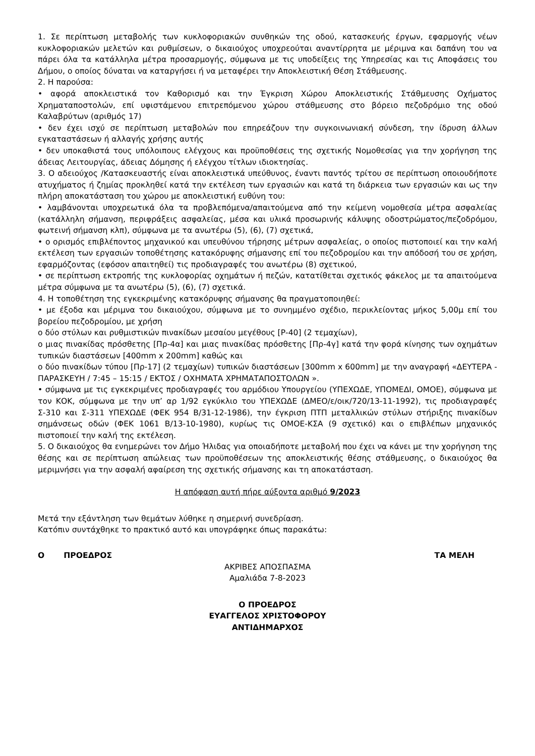1. Σε περίπτωση μεταβολής των κυκλοφοριακών συνθηκών της οδού, κατασκευής έργων, εφαρμογής νέων κυκλοφοριακών μελετών και ρυθμίσεων, ο δικαιούχος υποχρεούται αναντίρρητα με μέριμνα και δαπάνη του να πάρει όλα τα κατάλληλα μέτρα προσαρμογής, σύμφωνα με τις υποδείξεις της Υπηρεσίας και τις Αποφάσεις του Δήμου, ο οποίος δύναται να καταργήσει ή να μεταφέρει την Αποκλειστική Θέση Στάθμευσης.
2. Η παρούσα:
• αφορά αποκλειστικά τον Καθορισμό και την Έγκριση Χώρου Αποκλειστικής Στάθμευσης Οχήματος Χρηματαποστολών, επί υφιστάμενου επιτρεπόμενου χώρου στάθμευσης στο βόρειο πεζοδρόμιο της οδού Καλαβρύτων (αριθμός 17)
• δεν έχει ισχύ σε περίπτωση μεταβολών που επηρεάζουν την συγκοινωνιακή σύνδεση, την ίδρυση άλλων εγκαταστάσεων ή αλλαγής χρήσης αυτής
• δεν υποκαθιστά τους υπόλοιπους ελέγχους και προϋποθέσεις της σχετικής Νομοθεσίας για την χορήγηση της άδειας Λειτουργίας, άδειας Δόμησης ή ελέγχου τίτλων ιδιοκτησίας.
3. Ο αδειούχος /Κατασκευαστής είναι αποκλειστικά υπεύθυνος, έναντι παντός τρίτου σε περίπτωση οποιουδήποτε ατυχήματος ή ζημίας προκληθεί κατά την εκτέλεση των εργασιών και κατά τη διάρκεια των εργασιών και ως την πλήρη αποκατάσταση του χώρου με αποκλειστική ευθύνη του:
• λαμβάνονται υποχρεωτικά όλα τα προβλεπόμενα/απαιτούμενα από την κείμενη νομοθεσία μέτρα ασφαλείας (κατάλληλη σήμανση, περιφράξεις ασφαλείας, μέσα και υλικά προσωρινής κάλυψης οδοστρώματος/πεζοδρόμου, φωτεινή σήμανση κλπ), σύμφωνα με τα ανωτέρω (5), (6), (7) σχετικά,
• ο ορισμός επιβλέποντος μηχανικού και υπευθύνου τήρησης μέτρων ασφαλείας, ο οποίος πιστοποιεί και την καλή εκτέλεση των εργασιών τοποθέτησης κατακόρυφης σήμανσης επί του πεζοδρομίου και την απόδοσή του σε χρήση, εφαρμόζοντας (εφόσον απαιτηθεί) τις προδιαγραφές του ανωτέρω (8) σχετικού,
• σε περίπτωση εκτροπής της κυκλοφορίας οχημάτων ή πεζών, κατατίθεται σχετικός φάκελος με τα απαιτούμενα μέτρα σύμφωνα με τα ανωτέρω (5), (6), (7) σχετικά.
4. Η τοποθέτηση της εγκεκριμένης κατακόρυφης σήμανσης θα πραγματοποιηθεί:
• με έξοδα και μέριμνα του δικαιούχου, σύμφωνα με το συνημμένο σχέδιο, περικλείοντας μήκος 5,00μ επί του βορείου πεζοδρομίου, με χρήση
o δύο στύλων και ρυθμιστικών πινακίδων μεσαίου μεγέθους [Ρ-40] (2 τεμαχίων),
o μιας πινακίδας πρόσθετης [Πρ-4α] και μιας πινακίδας πρόσθετης [Πρ-4γ] κατά την φορά κίνησης των οχημάτων τυπικών διαστάσεων [400mm x 200mm] καθώς και
o δύο πινακίδων τύπου [Πρ-17] (2 τεμαχίων) τυπικών διαστάσεων [300mm x 600mm] με την αναγραφή «ΔΕΥΤΕΡΑ - ΠΑΡΑΣΚΕΥΗ / 7:45 – 15:15 / ΕΚΤΟΣ / ΟΧΗΜΑΤΑ ΧΡΗΜΑΤΑΠΟΣΤΟΛΩΝ ».
• σύμφωνα με τις εγκεκριμένες προδιαγραφές του αρμόδιου Υπουργείου (ΥΠΕΧΩΔΕ, ΥΠΟΜΕΔΙ, ΟΜΟΕ), σύμφωνα με τον ΚΟΚ, σύμφωνα με την υπ’ αρ 1/92 εγκύκλιο του ΥΠΕΧΩΔΕ (ΔΜΕΟ/ε/οικ/720/13-11-1992), τις προδιαγραφές Σ-310 και Σ-311 ΥΠΕΧΩΔΕ (ΦΕΚ 954 Β/31-12-1986), την έγκριση ΠΤΠ μεταλλικών στύλων στήριξης πινακίδων σημάνσεως οδών (ΦΕΚ 1061 Β/13-10-1980), κυρίως τις ΟΜΟΕ-ΚΣΑ (9 σχετικό) και ο επιβλέπων μηχανικός πιστοποιεί την καλή της εκτέλεση.
5. Ο δικαιούχος θα ενημερώνει τον Δήμο Ήλιδας για οποιαδήποτε μεταβολή που έχει να κάνει με την χορήγηση της θέσης και σε περίπτωση απώλειας των προϋποθέσεων της αποκλειστικής θέσης στάθμευσης, ο δικαιούχος θα μεριμνήσει για την ασφαλή αφαίρεση της σχετικής σήμανσης και τη αποκατάσταση.
Η απόφαση αυτή πήρε αύξοντα αριθμό 9/2023
Μετά την εξάντληση των θεμάτων λύθηκε η σημερινή συνεδρίαση.
Κατόπιν συντάχθηκε το πρακτικό αυτό και υπογράφηκε όπως παρακάτω:
Ο ΠΡΟΕΔΡΟΣ ΤΑ ΜΕΛΗ
ΑΚΡΙΒΕΣ ΑΠΟΣΠΑΣΜΑ
Αμαλιάδα 7-8-2023
Ο ΠΡΟΕΔΡΟΣ
ΕΥΑΓΓΕΛΟΣ ΧΡΙΣΤΟΦΟΡΟΥ
ΑΝΤΙΔΗΜΑΡΧΟΣ